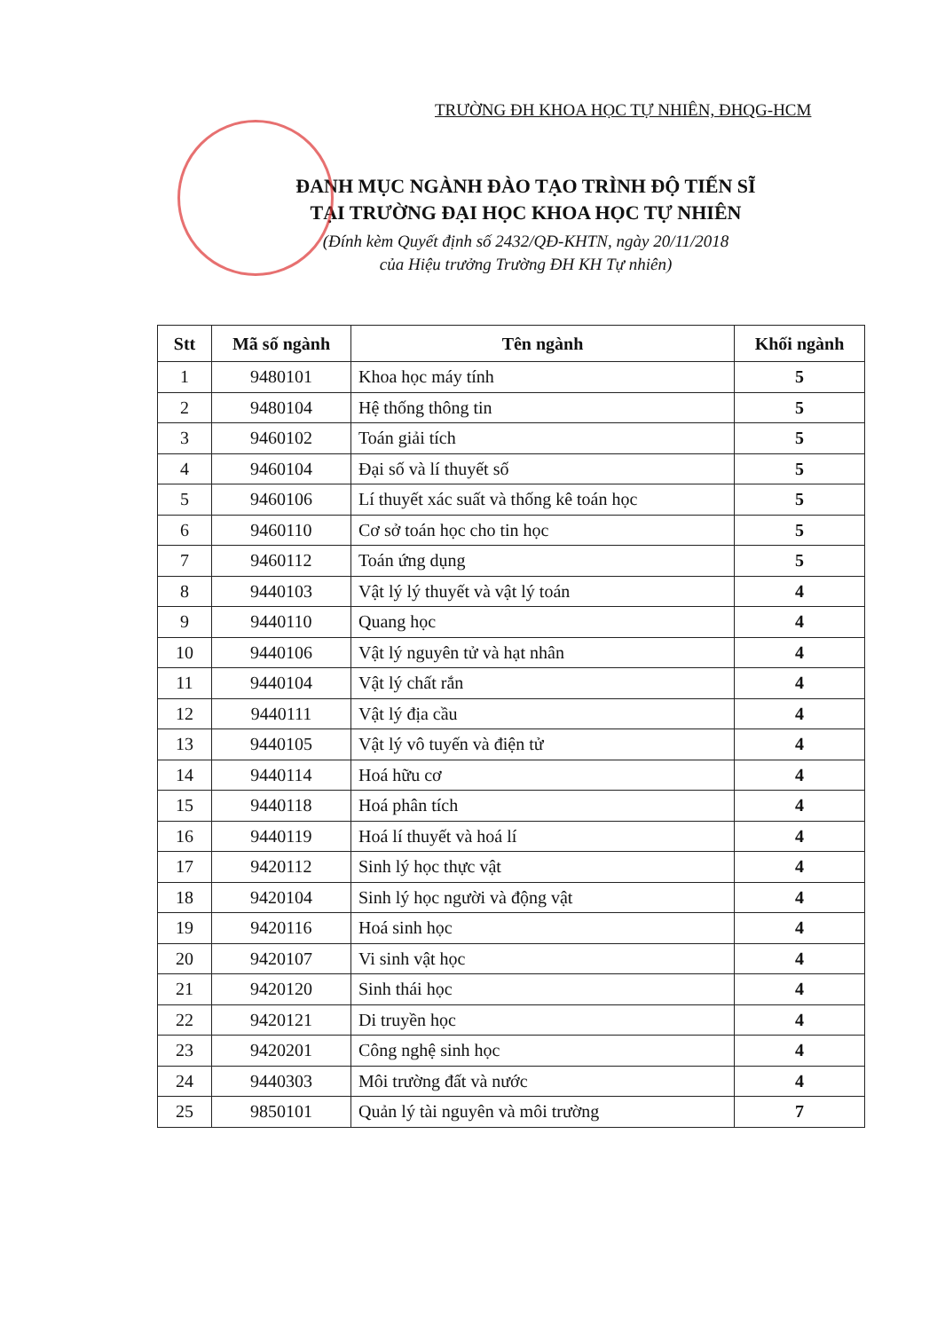TRƯỜNG ĐH KHOA HỌC TỰ NHIÊN, ĐHQG-HCM
ĐANH MỤC NGÀNH ĐÀO TẠO TRÌNH ĐỘ TIẾN SĨ
TẠI TRƯỜNG ĐẠI HỌC KHOA HỌC TỰ NHIÊN
(Đính kèm Quyết định số 2432/QĐ-KHTN, ngày 20/11/2018
của Hiệu trưởng Trường ĐH KH Tự nhiên)
| Stt | Mã số ngành | Tên ngành | Khối ngành |
| --- | --- | --- | --- |
| 1 | 9480101 | Khoa học máy tính | 5 |
| 2 | 9480104 | Hệ thống thông tin | 5 |
| 3 | 9460102 | Toán giải tích | 5 |
| 4 | 9460104 | Đại số và lí thuyết số | 5 |
| 5 | 9460106 | Lí thuyết xác suất và thống kê toán học | 5 |
| 6 | 9460110 | Cơ sở toán học cho tin học | 5 |
| 7 | 9460112 | Toán ứng dụng | 5 |
| 8 | 9440103 | Vật lý lý thuyết và vật lý toán | 4 |
| 9 | 9440110 | Quang học | 4 |
| 10 | 9440106 | Vật lý nguyên tử và hạt nhân | 4 |
| 11 | 9440104 | Vật lý chất rắn | 4 |
| 12 | 9440111 | Vật lý địa cầu | 4 |
| 13 | 9440105 | Vật lý vô tuyến và điện tử | 4 |
| 14 | 9440114 | Hoá hữu cơ | 4 |
| 15 | 9440118 | Hoá phân tích | 4 |
| 16 | 9440119 | Hoá lí thuyết và hoá lí | 4 |
| 17 | 9420112 | Sinh lý học thực vật | 4 |
| 18 | 9420104 | Sinh lý học người và động vật | 4 |
| 19 | 9420116 | Hoá sinh học | 4 |
| 20 | 9420107 | Vi sinh vật học | 4 |
| 21 | 9420120 | Sinh thái học | 4 |
| 22 | 9420121 | Di truyền học | 4 |
| 23 | 9420201 | Công nghệ sinh học | 4 |
| 24 | 9440303 | Môi trường đất và nước | 4 |
| 25 | 9850101 | Quản lý tài nguyên và môi trường | 7 |